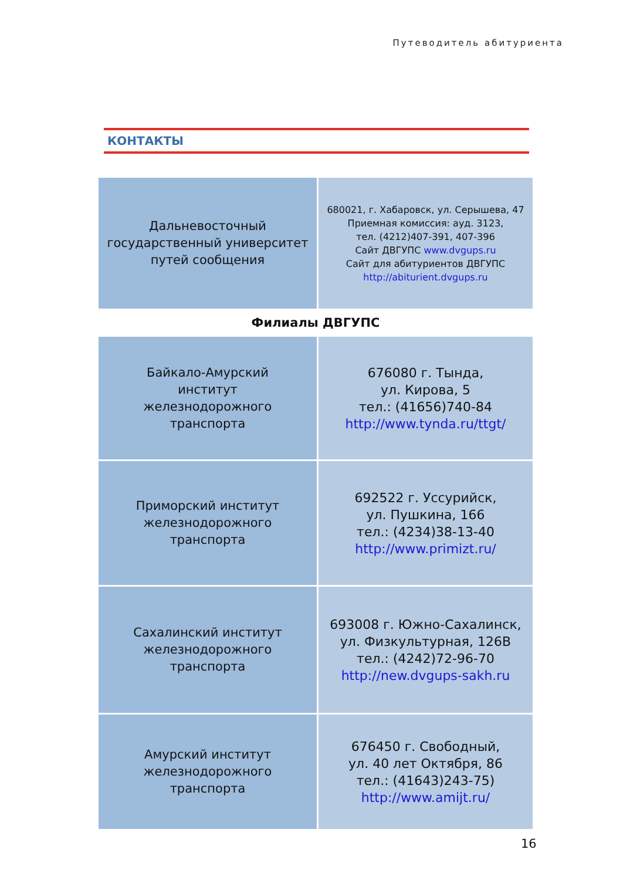Путеводитель абитуриента
КОНТАКТЫ
| Дальневосточный государственный университет путей сообщения | 680021, г. Хабаровск, ул. Серышева, 47 Приемная комиссия: ауд. 3123, тел. (4212)407-391, 407-396 Сайт ДВГУПС www.dvgups.ru Сайт для абитуриентов ДВГУПС http://abiturient.dvgups.ru |
| Филиалы ДВГУПС | |
| Байкало-Амурский институт железнодорожного транспорта | 676080 г. Тында, ул. Кирова, 5 тел.: (41656)740-84 http://www.tynda.ru/ttgt/ |
| Приморский институт железнодорожного транспорта | 692522 г. Уссурийск, ул. Пушкина, 166 тел.: (4234)38-13-40 http://www.primizt.ru/ |
| Сахалинский институт железнодорожного транспорта | 693008 г. Южно-Сахалинск, ул. Физкультурная, 126В тел.: (4242)72-96-70 http://new.dvgups-sakh.ru |
| Амурский институт железнодорожного транспорта | 676450 г. Свободный, ул. 40 лет Октября, 86 тел.: (41643)243-75) http://www.amijt.ru/ |
16